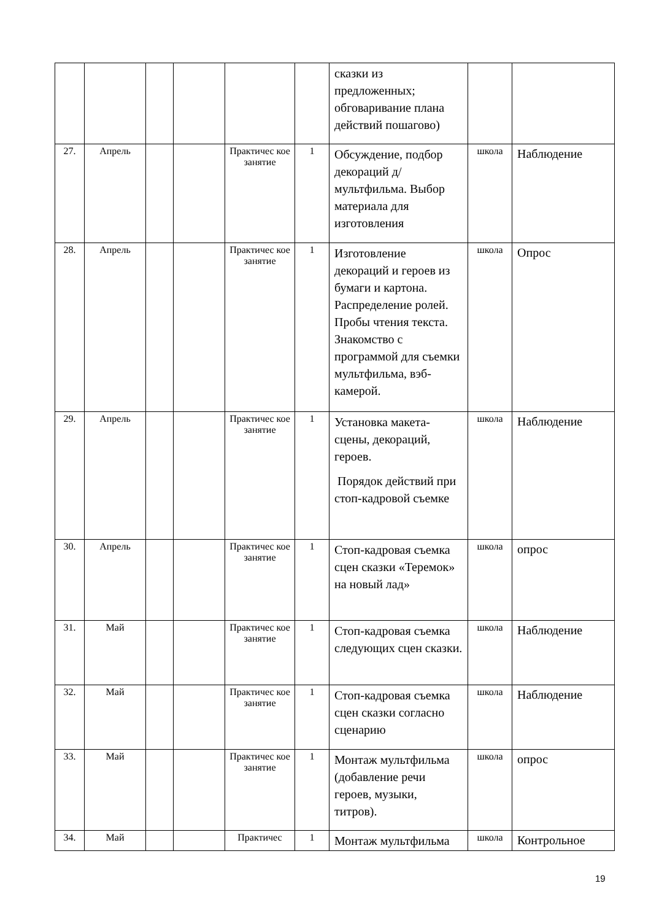| | | | | | | сказки из предложенных; обговаривание плана действий пошагово) | | |
| 27. | Апрель | | | Практичес кое занятие | 1 | Обсуждение, подбор декораций д/мультфильма. Выбор материала для изготовления | школа | Наблюдение |
| 28. | Апрель | | | Практичес кое занятие | 1 | Изготовление декораций и героев из бумаги и картона. Распределение ролей. Пробы чтения текста. Знакомство с программой для съемки мультфильма, вэб-камерой. | школа | Опрос |
| 29. | Апрель | | | Практичес кое занятие | 1 | Установка макета-сцены, декораций, героев. Порядок действий при стоп-кадровой съемке | школа | Наблюдение |
| 30. | Апрель | | | Практичес кое занятие | 1 | Стоп-кадровая съемка сцен сказки «Теремок» на новый лад» | школа | опрос |
| 31. | Май | | | Практичес кое занятие | 1 | Стоп-кадровая съемка следующих сцен сказки. | школа | Наблюдение |
| 32. | Май | | | Практичес кое занятие | 1 | Стоп-кадровая съемка сцен сказки согласно сценарию | школа | Наблюдение |
| 33. | Май | | | Практичес кое занятие | 1 | Монтаж мультфильма (добавление речи героев, музыки, титров). | школа | опрос |
| 34. | Май | | | Практичес | 1 | Монтаж мультфильма | школа | Контрольное |
19